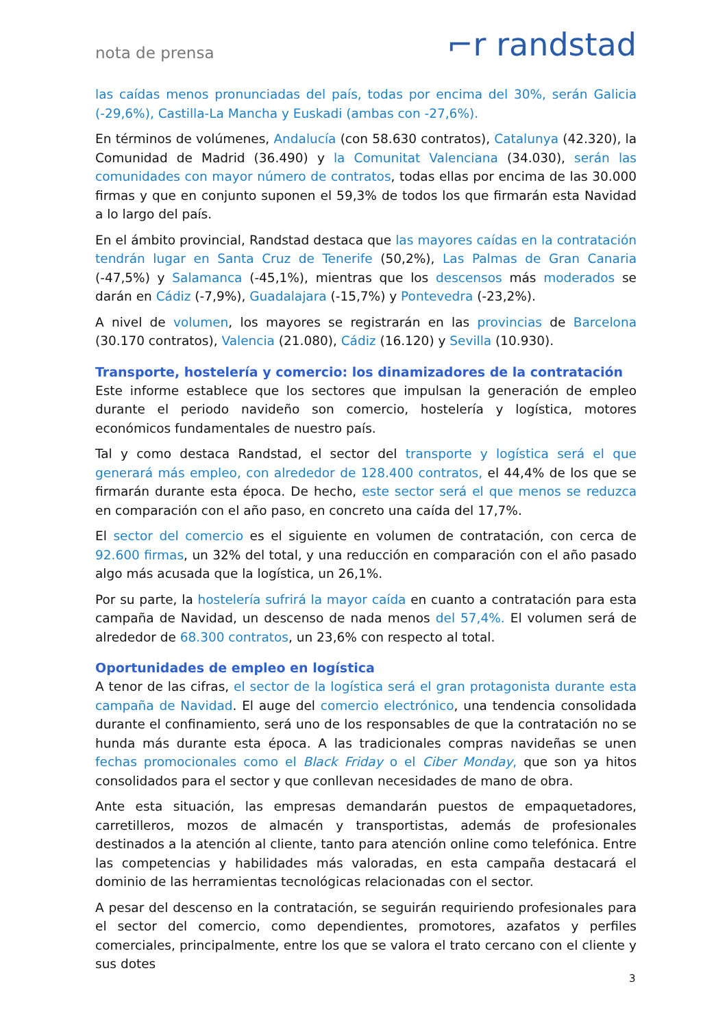nota de prensa ⌐r randstad
las caídas menos pronunciadas del país, todas por encima del 30%, serán Galicia (-29,6%), Castilla-La Mancha y Euskadi (ambas con -27,6%).
En términos de volúmenes, Andalucía (con 58.630 contratos), Catalunya (42.320), la Comunidad de Madrid (36.490) y la Comunitat Valenciana (34.030), serán las comunidades con mayor número de contratos, todas ellas por encima de las 30.000 firmas y que en conjunto suponen el 59,3% de todos los que firmarán esta Navidad a lo largo del país.
En el ámbito provincial, Randstad destaca que las mayores caídas en la contratación tendrán lugar en Santa Cruz de Tenerife (50,2%), Las Palmas de Gran Canaria (-47,5%) y Salamanca (-45,1%), mientras que los descensos más moderados se darán en Cádiz (-7,9%), Guadalajara (-15,7%) y Pontevedra (-23,2%).
A nivel de volumen, los mayores se registrarán en las provincias de Barcelona (30.170 contratos), Valencia (21.080), Cádiz (16.120) y Sevilla (10.930).
Transporte, hostelería y comercio: los dinamizadores de la contratación
Este informe establece que los sectores que impulsan la generación de empleo durante el periodo navideño son comercio, hostelería y logística, motores económicos fundamentales de nuestro país.
Tal y como destaca Randstad, el sector del transporte y logística será el que generará más empleo, con alrededor de 128.400 contratos, el 44,4% de los que se firmarán durante esta época. De hecho, este sector será el que menos se reduzca en comparación con el año paso, en concreto una caída del 17,7%.
El sector del comercio es el siguiente en volumen de contratación, con cerca de 92.600 firmas, un 32% del total, y una reducción en comparación con el año pasado algo más acusada que la logística, un 26,1%.
Por su parte, la hostelería sufrirá la mayor caída en cuanto a contratación para esta campaña de Navidad, un descenso de nada menos del 57,4%. El volumen será de alrededor de 68.300 contratos, un 23,6% con respecto al total.
Oportunidades de empleo en logística
A tenor de las cifras, el sector de la logística será el gran protagonista durante esta campaña de Navidad. El auge del comercio electrónico, una tendencia consolidada durante el confinamiento, será uno de los responsables de que la contratación no se hunda más durante esta época. A las tradicionales compras navideñas se unen fechas promocionales como el Black Friday o el Ciber Monday, que son ya hitos consolidados para el sector y que conllevan necesidades de mano de obra.
Ante esta situación, las empresas demandarán puestos de empaquetadores, carretilleros, mozos de almacén y transportistas, además de profesionales destinados a la atención al cliente, tanto para atención online como telefónica. Entre las competencias y habilidades más valoradas, en esta campaña destacará el dominio de las herramientas tecnológicas relacionadas con el sector.
A pesar del descenso en la contratación, se seguirán requiriendo profesionales para el sector del comercio, como dependientes, promotores, azafatos y perfiles comerciales, principalmente, entre los que se valora el trato cercano con el cliente y sus dotes
3